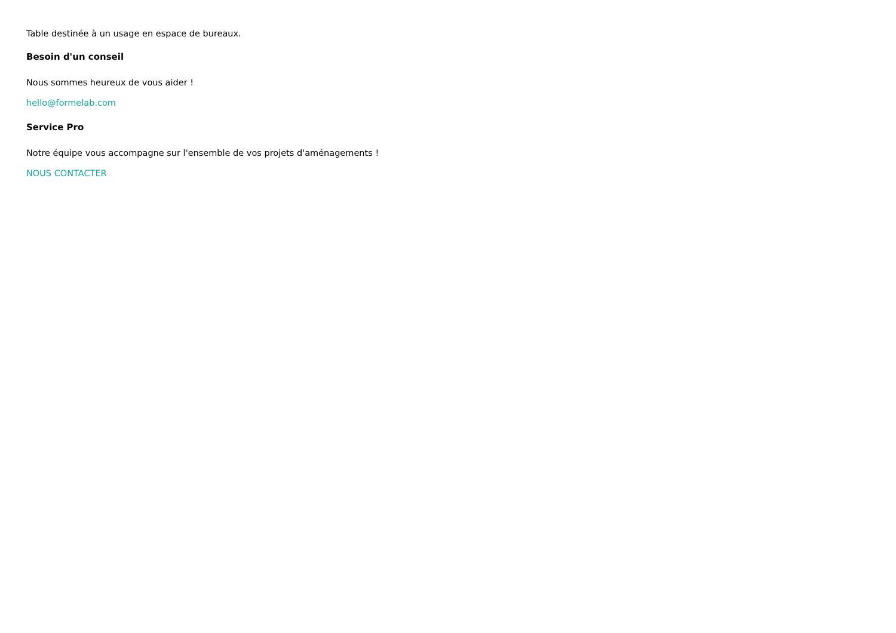Table destinée à un usage en espace de bureaux.
Besoin d'un conseil
Nous sommes heureux de vous aider !
hello@formelab.com
Service Pro
Notre équipe vous accompagne sur l'ensemble de vos projets d'aménagements !
NOUS CONTACTER